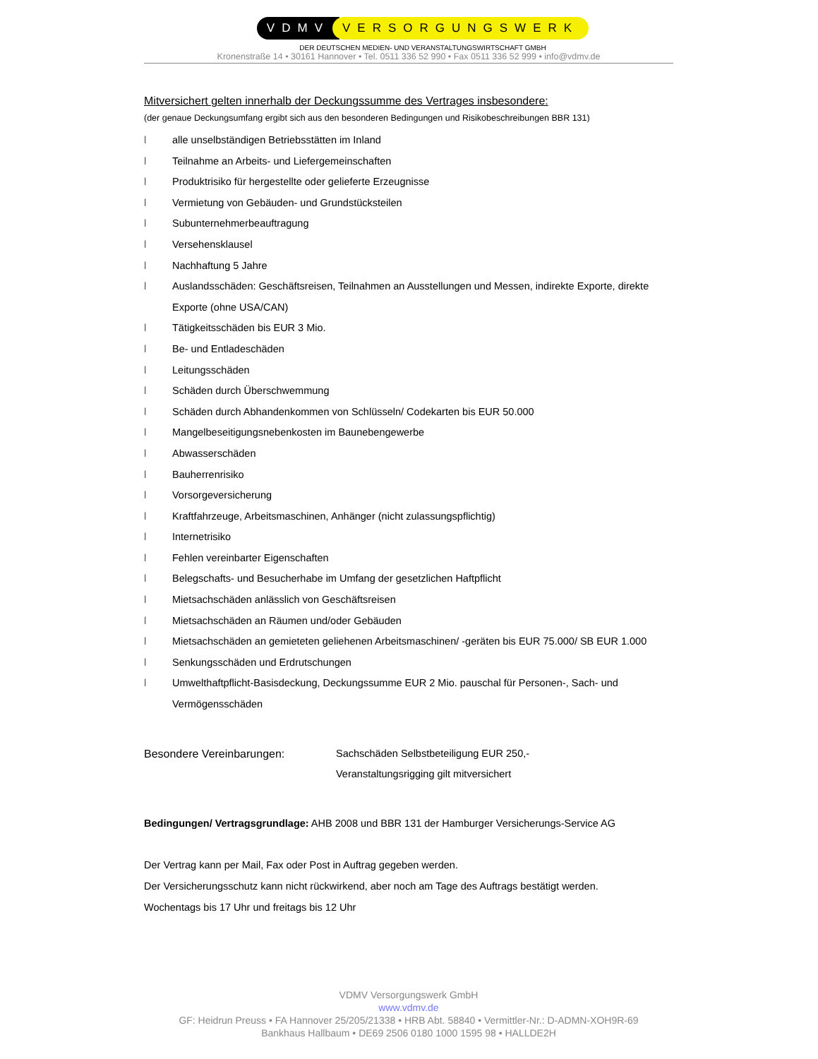VDMV VERSORGUNGSWERK
DER DEUTSCHEN MEDIEN- UND VERANSTALTUNGSWIRTSCHAFT GMBH
Kronenstraße 14 • 30161 Hannover • Tel. 0511 336 52 990 • Fax 0511 336 52 999 • info@vdmv.de
Mitversichert gelten innerhalb der Deckungssumme des Vertrages insbesondere:
(der genaue Deckungsumfang ergibt sich aus den besonderen Bedingungen und Risikobeschreibungen BBR 131)
l alle unselbständigen Betriebsstätten im Inland
l Teilnahme an Arbeits- und Liefergemeinschaften
l Produktrisiko für hergestellte oder gelieferte Erzeugnisse
l Vermietung von Gebäuden- und Grundstücksteilen
l Subunternehmerbeauftragung
l Versehensklausel
l Nachhaftung 5 Jahre
l Auslandsschäden: Geschäftsreisen, Teilnahmen an Ausstellungen und Messen, indirekte Exporte, direkte Exporte (ohne USA/CAN)
l Tätigkeitsschäden bis EUR 3 Mio.
l Be- und Entladeschäden
l Leitungsschäden
l Schäden durch Überschwemmung
l Schäden durch Abhandenkommen von Schlüsseln/ Codekarten bis EUR 50.000
l Mangelbeseitigungsnebenkosten im Baunebengewerbe
l Abwasserschäden
l Bauherrenrisiko
l Vorsorgeversicherung
l Kraftfahrzeuge, Arbeitsmaschinen, Anhänger (nicht zulassungspflichtig)
l Internetrisiko
l Fehlen vereinbarter Eigenschaften
l Belegschafts- und Besucherhabe im Umfang der gesetzlichen Haftpflicht
l Mietsachschäden anlässlich von Geschäftsreisen
l Mietsachschäden an Räumen und/oder Gebäuden
l Mietsachschäden an gemieteten geliehenen Arbeitsmaschinen/ -geräten bis EUR 75.000/ SB EUR 1.000
l Senkungsschäden und Erdrutschungen
l Umwelthaftpflicht-Basisdeckung, Deckungssumme EUR 2 Mio. pauschal für Personen-, Sach- und Vermögensschäden
Besondere Vereinbarungen: Sachschäden Selbstbeteiligung EUR 250,-
Veranstaltungsrigging gilt mitversichert
Bedingungen/ Vertragsgrundlage: AHB 2008 und BBR 131 der Hamburger Versicherungs-Service AG
Der Vertrag kann per Mail, Fax oder Post in Auftrag gegeben werden.
Der Versicherungsschutz kann nicht rückwirkend, aber noch am Tage des Auftrags bestätigt werden.
Wochentags bis 17 Uhr und freitags bis 12 Uhr
VDMV Versorgungswerk GmbH
www.vdmv.de
GF: Heidrun Preuss • FA Hannover 25/205/21338 • HRB Abt. 58840 • Vermittler-Nr.: D-ADMN-XOH9R-69
Bankhaus Hallbaum • DE69 2506 0180 1000 1595 98 • HALLDE2H